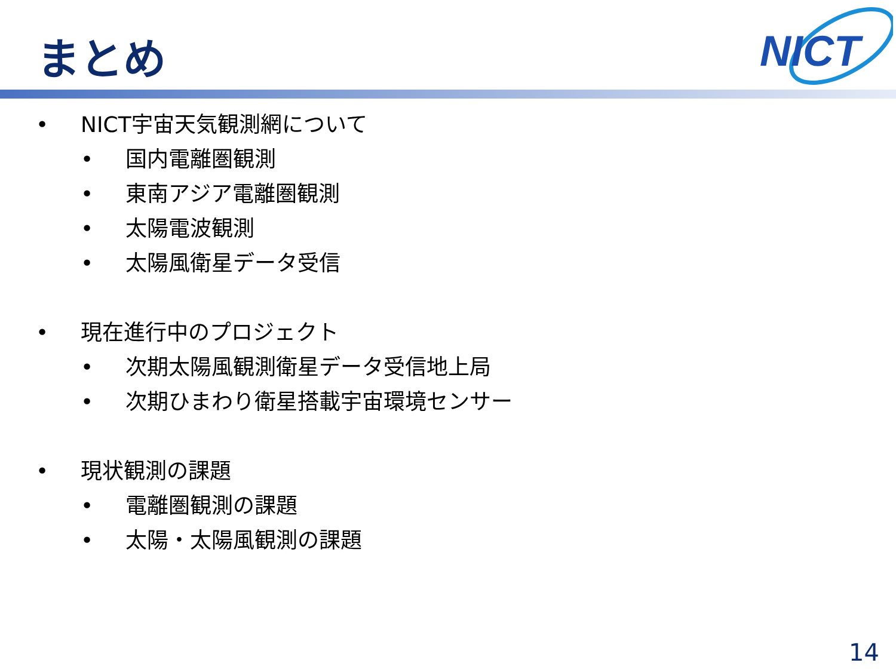まとめ
NICT
• NICT宇宙天気観測網について
• 国内電離圏観測
• 東南アジア電離圏観測
• 太陽電波観測
• 太陽風衛星データ受信
• 現在進行中のプロジェクト
• 次期太陽風観測衛星データ受信地上局
• 次期ひまわり衛星搭載宇宙環境センサー
• 現状観測の課題
• 電離圏観測の課題
• 太陽・太陽風観測の課題
14